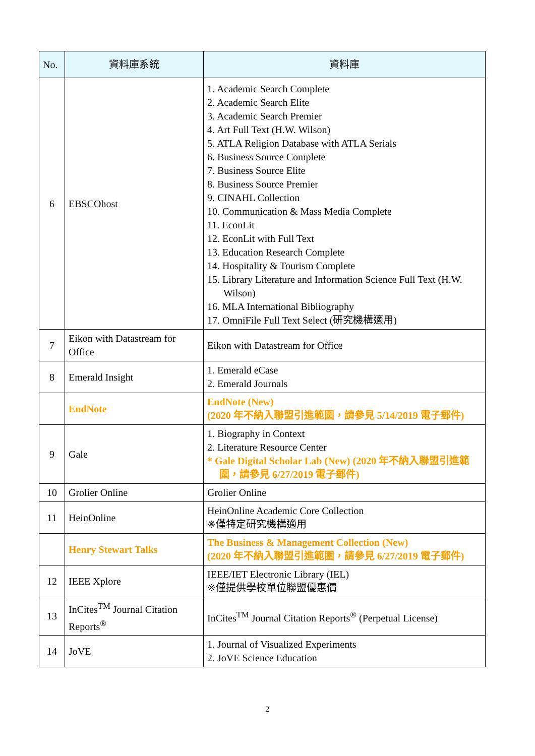| No. | 資料庫系統 | 資料庫 |
| --- | --- | --- |
| 6 | EBSCOhost | 1. Academic Search Complete 2. Academic Search Elite 3. Academic Search Premier 4. Art Full Text (H.W. Wilson) 5. ATLA Religion Database with ATLA Serials 6. Business Source Complete 7. Business Source Elite 8. Business Source Premier 9. CINAHL Collection 10. Communication & Mass Media Complete 11. EconLit 12. EconLit with Full Text 13. Education Research Complete 14. Hospitality & Tourism Complete 15. Library Literature and Information Science Full Text (H.W. Wilson) 16. MLA International Bibliography 17. OmniFile Full Text Select (研究機構適用) |
| 7 | Eikon with Datastream for Office | Eikon with Datastream for Office |
| 8 | Emerald Insight | 1. Emerald eCase 2. Emerald Journals |
| | EndNote | EndNote (New) (2020 年不納入聯盟引進範圍，請參見 5/14/2019 電子郵件) |
| 9 | Gale | 1. Biography in Context 2. Literature Resource Center * Gale Digital Scholar Lab (New) (2020 年不納入聯盟引進範圍，請參見 6/27/2019 電子郵件) |
| 10 | Grolier Online | Grolier Online |
| 11 | HeinOnline | HeinOnline Academic Core Collection ※僅特定研究機構適用 |
| | Henry Stewart Talks | The Business & Management Collection (New) (2020 年不納入聯盟引進範圍，請參見 6/27/2019 電子郵件) |
| 12 | IEEE Xplore | IEEE/IET Electronic Library (IEL) ※僅提供學校單位聯盟優惠價 |
| 13 | InCites<sup>TM</sup> Journal Citation Reports<sup>®</sup> | InCites<sup>TM</sup> Journal Citation Reports<sup>®</sup> (Perpetual License) |
| 14 | JoVE | 1. Journal of Visualized Experiments 2. JoVE Science Education |
2